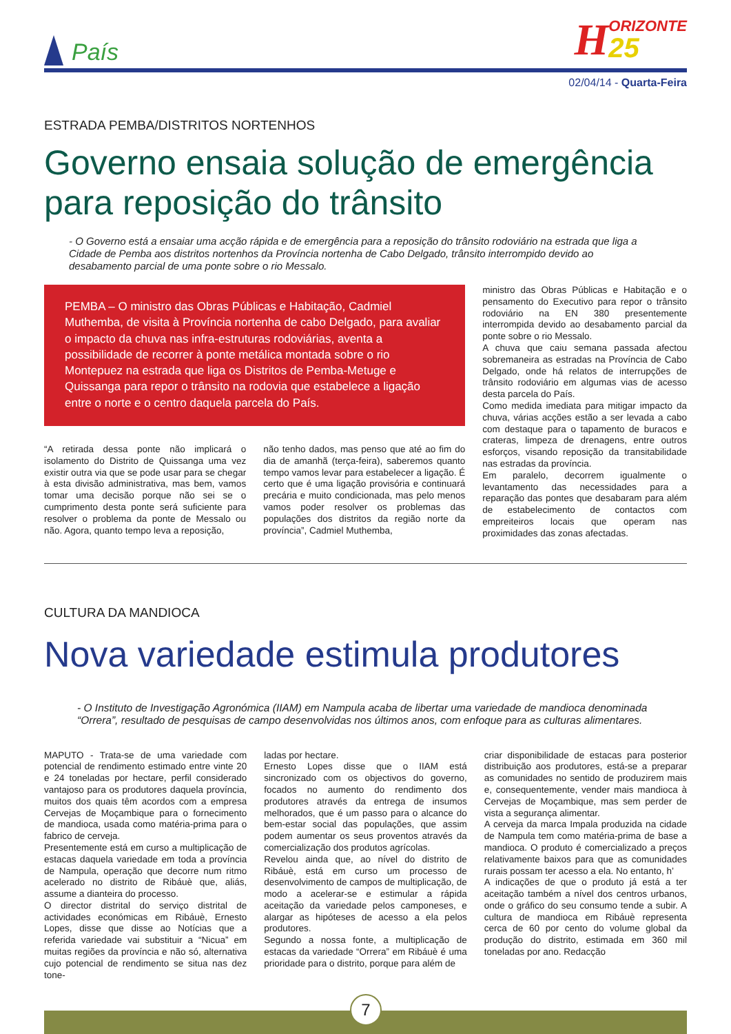País
H ORIZONTE
25
02/04/14 - Quarta-Feira
ESTRADA PEMBA/DISTRITOS NORTENHOS
Governo ensaia solução de emergência para reposição do trânsito
- O Governo está a ensaiar uma acção rápida e de emergência para a reposição do trânsito rodoviário na estrada que liga a Cidade de Pemba aos distritos nortenhos da Província nortenha de Cabo Delgado, trânsito interrompido devido ao desabamento parcial de uma ponte sobre o rio Messalo.
PEMBA – O ministro das Obras Públicas e Habitação, Cadmiel Muthemba, de visita à Província nortenha de cabo Delgado, para avaliar o impacto da chuva nas infra-estruturas rodoviárias, aventa a possibilidade de recorrer à ponte metálica montada sobre o rio Montepuez na estrada que liga os Distritos de Pemba-Metuge e Quissanga para repor o trânsito na rodovia que estabelece a ligação entre o norte e o centro daquela parcela do País.
“A retirada dessa ponte não implicará o isolamento do Distrito de Quissanga uma vez existir outra via que se pode usar para se chegar à esta divisão administrativa, mas bem, vamos tomar uma decisão porque não sei se o cumprimento desta ponte será suficiente para resolver o problema da ponte de Messalo ou não. Agora, quanto tempo leva a reposição,
não tenho dados, mas penso que até ao fim do dia de amanhã (terça-feira), saberemos quanto tempo vamos levar para estabelecer a ligação. É certo que é uma ligação provisória e continuará precária e muito condicionada, mas pelo menos vamos poder resolver os problemas das populações dos distritos da região norte da província”, Cadmiel Muthemba,
ministro das Obras Públicas e Habitação e o pensamento do Executivo para repor o trânsito rodoviário na EN 380 presentemente interrompida devido ao desabamento parcial da ponte sobre o rio Messalo.
A chuva que caiu semana passada afectou sobremaneira as estradas na Província de Cabo Delgado, onde há relatos de interrupções de trânsito rodoviário em algumas vias de acesso desta parcela do País.
Como medida imediata para mitigar impacto da chuva, várias acções estão a ser levada a cabo com destaque para o tapamento de buracos e crateras, limpeza de drenagens, entre outros esforços, visando reposição da transitabilidade nas estradas da província.
Em paralelo, decorrem igualmente o levantamento das necessidades para a reparação das pontes que desabaram para além de estabelecimento de contactos com empreiteiros locais que operam nas proximidades das zonas afectadas.
CULTURA DA MANDIOCA
Nova variedade estimula produtores
- O Instituto de Investigação Agronómica (IIAM) em Nampula acaba de libertar uma variedade de mandioca denominada “Orrera”, resultado de pesquisas de campo desenvolvidas nos últimos anos, com enfoque para as culturas alimentares.
MAPUTO - Trata-se de uma variedade com potencial de rendimento estimado entre vinte 20 e 24 toneladas por hectare, perfil considerado vantajoso para os produtores daquela província, muitos dos quais têm acordos com a empresa Cervejas de Moçambique para o fornecimento de mandioca, usada como matéria-prima para o fabrico de cerveja.
Presentemente está em curso a multiplicação de estacas daquela variedade em toda a província de Nampula, operação que decorre num ritmo acelerado no distrito de Ribáuè que, aliás, assume a dianteira do processo.
O director distrital do serviço distrital de actividades económicas em Ribáuè, Ernesto Lopes, disse que disse ao Notícias que a referida variedade vai substituir a “Nicua” em muitas regiões da província e não só, alternativa cujo potencial de rendimento se situa nas dez tone-
ladas por hectare.
Ernesto Lopes disse que o IIAM está sincronizado com os objectivos do governo, focados no aumento do rendimento dos produtores através da entrega de insumos melhorados, que é um passo para o alcance do bem-estar social das populações, que assim podem aumentar os seus proventos através da comercialização dos produtos agrícolas.
Revelou ainda que, ao nível do distrito de Ribáuè, está em curso um processo de desenvolvimento de campos de multiplicação, de modo a acelerar-se e estimular a rápida aceitação da variedade pelos camponeses, e alargar as hipóteses de acesso a ela pelos produtores.
Segundo a nossa fonte, a multiplicação de estacas da variedade “Orrera” em Ribáuè é uma prioridade para o distrito, porque para além de
criar disponibilidade de estacas para posterior distribuição aos produtores, está-se a preparar as comunidades no sentido de produzirem mais e, consequentemente, vender mais mandioca à Cervejas de Moçambique, mas sem perder de vista a segurança alimentar.
A cerveja da marca Impala produzida na cidade de Nampula tem como matéria-prima de base a mandioca. O produto é comercializado a preços relativamente baixos para que as comunidades rurais possam ter acesso a ela. No entanto, h’
A indicações de que o produto já está a ter aceitação também a nível dos centros urbanos, onde o gráfico do seu consumo tende a subir. A cultura de mandioca em Ribáuè representa cerca de 60 por cento do volume global da produção do distrito, estimada em 360 mil toneladas por ano. Redacção
7